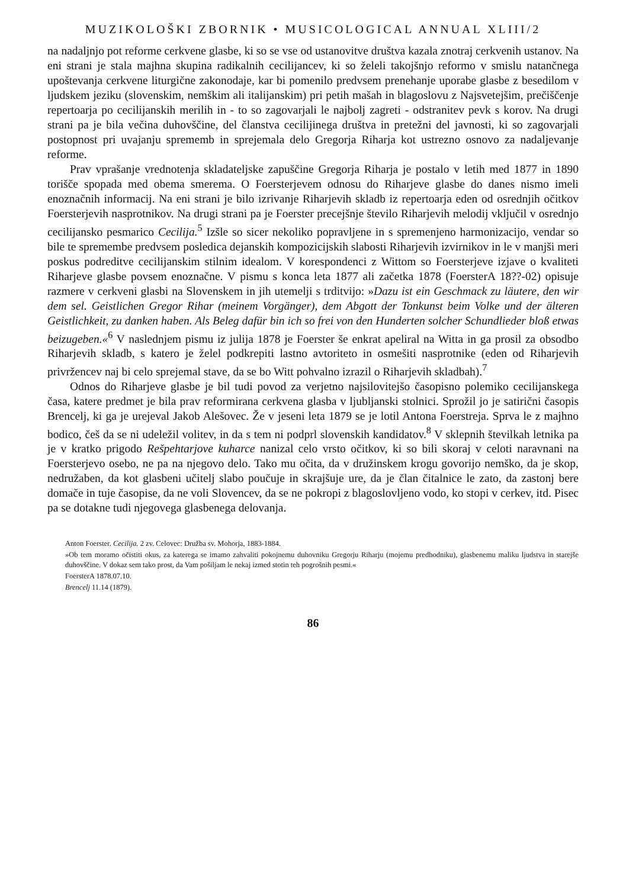MUZIKOLOŠKI ZBORNIK • MUSICOLOGICAL ANNUAL XLIII/2
na nadaljnjo pot reforme cerkvene glasbe, ki so se vse od ustanovitve društva kazala znotraj cerkvenih ustanov. Na eni strani je stala majhna skupina radikalnih cecilijancev, ki so želeli takojšnjo reformo v smislu natančnega upoštevanja cerkvene liturgične zakonodaje, kar bi pomenilo predvsem prenehanje uporabe glasbe z besedilom v ljudskem jeziku (slovenskim, nemškim ali italijanskim) pri petih mašah in blagoslovu z Najsvetejšim, prečiščenje repertoarja po cecilijanskih merilih in - to so zagovarjali le najbolj zagreti - odstranitev pevk s korov. Na drugi strani pa je bila večina duhovščine, del članstva cecilijinega društva in pretežni del javnosti, ki so zagovarjali postopnost pri uvajanju sprememb in sprejemala delo Gregorja Riharja kot ustrezno osnovo za nadaljevanje reforme.
Prav vprašanje vrednotenja skladateljske zapuščine Gregorja Riharja je postalo v letih med 1877 in 1890 torišče spopada med obema smerema. O Foersterjevem odnosu do Riharjeve glasbe do danes nismo imeli enoznačnih informacij. Na eni strani je bilo izrivanje Riharjevih skladb iz repertoarja eden od osrednjih očitkov Foersterjevih nasprotnikov. Na drugi strani pa je Foerster precejšnje število Riharjevih melodij vključil v osrednjo cecilijansko pesmarico Cecilija.<sup>5</sup> Izšle so sicer nekoliko popravljene in s spremenjeno harmonizacijo, vendar so bile te spremembe predvsem posledica dejanskih kompozicijskih slabosti Riharjevih izvirnikov in le v manjši meri poskus podreditve cecilijanskim stilnim idealom. V korespondenci z Wittom so Foersterjeve izjave o kvaliteti Riharjeve glasbe povsem enoznačne. V pismu s konca leta 1877 ali začetka 1878 (FoersterA 18??-02) opisuje razmere v cerkveni glasbi na Slovenskem in jih utemelji s trditvijo: »Dazu ist ein Geschmack zu läutere, den wir dem sel. Geistlichen Gregor Rihar (meinem Vorgänger), dem Abgott der Tonkunst beim Volke und der älteren Geistlichkeit, zu danken haben. Als Beleg dafür bin ich so frei von den Hunderten solcher Schundlieder bloß etwas beizugeben.«<sup>6</sup> V naslednjem pismu iz julija 1878 je Foerster še enkrat apeliral na Witta in ga prosil za obsodbo Riharjevih skladb, s katero je želel podkrepiti lastno avtoriteto in osmešiti nasprotnike (eden od Riharjevih privržencev naj bi celo sprejemal stave, da se bo Witt pohvalno izrazil o Riharjevih skladbah).<sup>7</sup>
Odnos do Riharjeve glasbe je bil tudi povod za verjetno najsilovitejšo časopisno polemiko cecilijanskega časa, katere predmet je bila prav reformirana cerkvena glasba v ljubljanski stolnici. Sprožil jo je satirični časopis Brencelj, ki ga je urejeval Jakob Alešovec. Že v jeseni leta 1879 se je lotil Antona Foerstreja. Sprva le z majhno bodico, češ da se ni udeležil volitev, in da s tem ni podprl slovenskih kandidatov.<sup>8</sup> V sklepnih številkah letnika pa je v kratko prigodo Rešpehtarjove kuharce nanizal celo vrsto očitkov, ki so bili skoraj v celoti naravnani na Foersterjevo osebo, ne pa na njegovo delo. Tako mu očita, da v družinskem krogu govorijo nemško, da je skop, nedružaben, da kot glasbeni učitelj slabo poučuje in skrajšuje ure, da je član čitalnice le zato, da zastonj bere domače in tuje časopise, da ne voli Slovencev, da se ne pokropi z blagoslovljeno vodo, ko stopi v cerkev, itd. Pisec pa se dotakne tudi njegovega glasbenega delovanja.
Anton Foerster. Cecilija. 2 zv. Celovec: Družba sv. Mohorja, 1883-1884.
»Ob tem moramo očistiti okus, za katerega se imamo zahvaliti pokojnemu duhovniku Gregorju Riharju (mojemu predhodniku), glasbenemu maliku ljudstva in starejše duhovščine. V dokaz sem tako prost, da Vam pošiljam le nekaj izmed stotin teh pogrošnih pesmi.«
FoersterA 1878.07.10.
Brencelj 11.14 (1879).
86